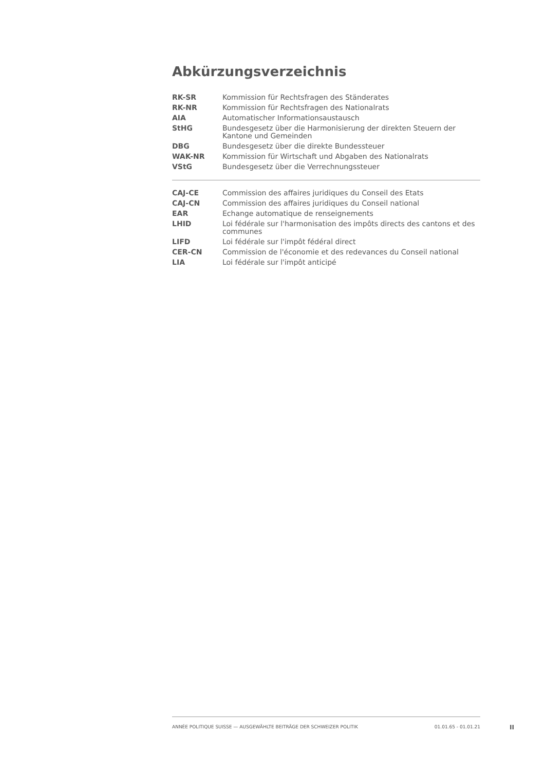Abkürzungsverzeichnis
| RK-SR | Kommission für Rechtsfragen des Ständerates |
| RK-NR | Kommission für Rechtsfragen des Nationalrats |
| AIA | Automatischer Informationsaustausch |
| StHG | Bundesgesetz über die Harmonisierung der direkten Steuern der Kantone und Gemeinden |
| DBG | Bundesgesetz über die direkte Bundessteuer |
| WAK-NR | Kommission für Wirtschaft und Abgaben des Nationalrats |
| VStG | Bundesgesetz über die Verrechnungssteuer |
| CAJ-CE | Commission des affaires juridiques du Conseil des Etats |
| CAJ-CN | Commission des affaires juridiques du Conseil national |
| EAR | Echange automatique de renseignements |
| LHID | Loi fédérale sur l'harmonisation des impôts directs des cantons et des communes |
| LIFD | Loi fédérale sur l'impôt fédéral direct |
| CER-CN | Commission de l'économie et des redevances du Conseil national |
| LIA | Loi fédérale sur l'impôt anticipé |
ANNÉE POLITIQUE SUISSE — AUSGEWÄHLTE BEITRÄGE DER SCHWEIZER POLITIK 01.01.65 - 01.01.21
II